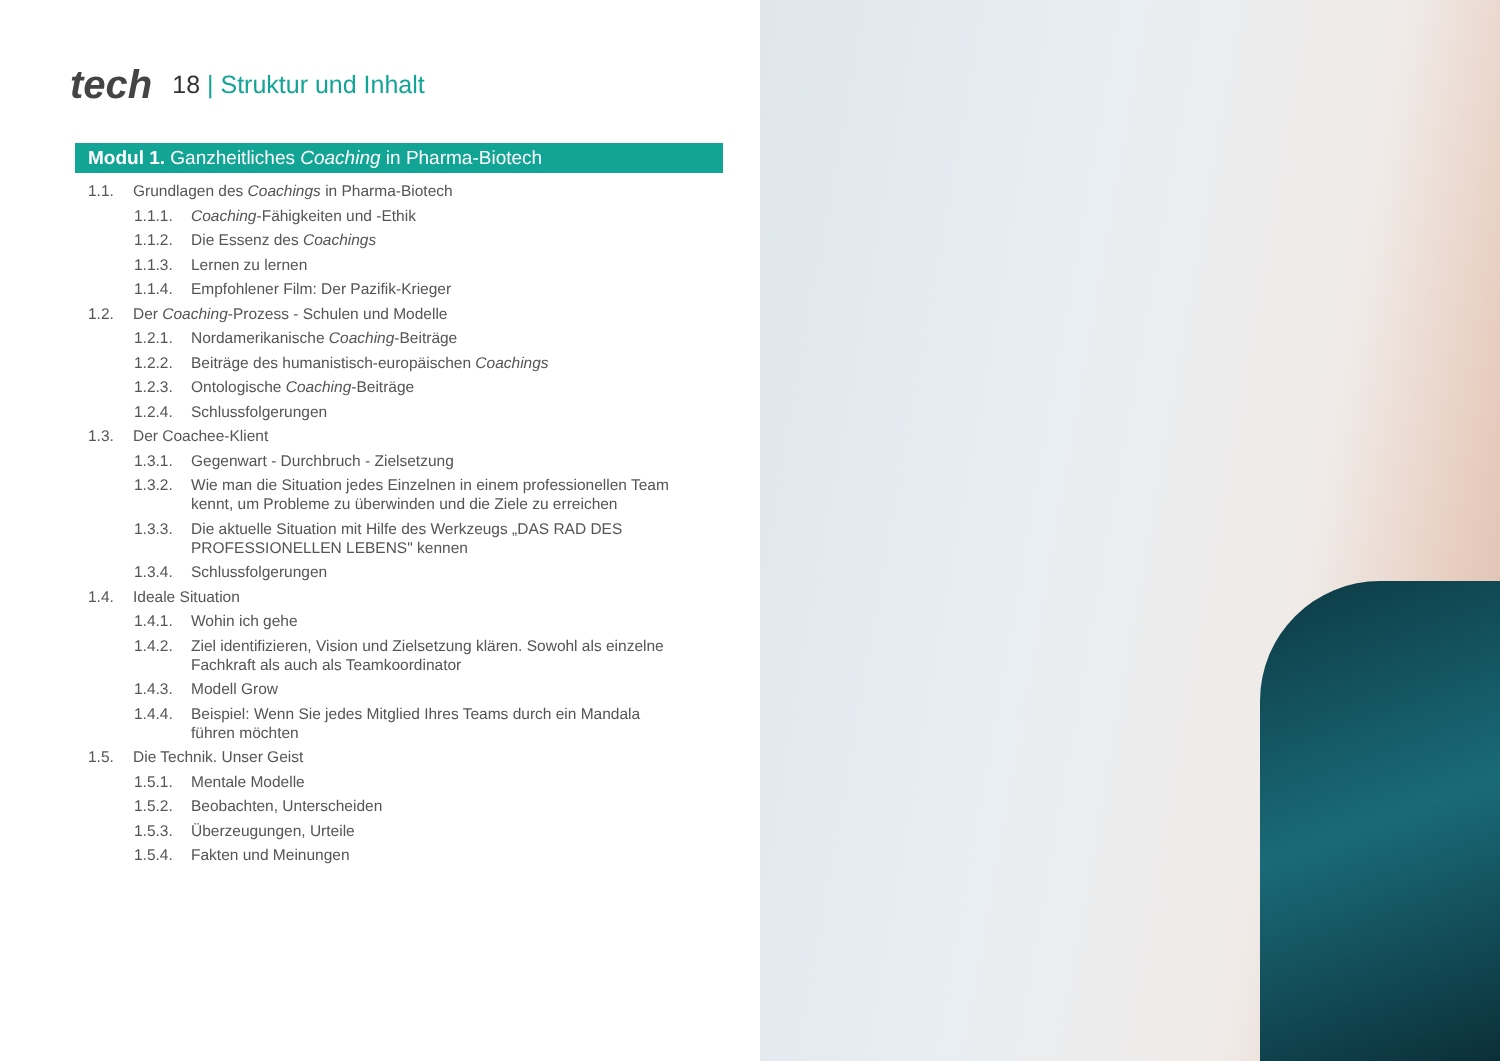tech
18 | Struktur und Inhalt
Modul 1. Ganzheitliches Coaching in Pharma-Biotech
1.1. Grundlagen des Coachings in Pharma-Biotech
1.1.1. Coaching-Fähigkeiten und -Ethik
1.1.2. Die Essenz des Coachings
1.1.3. Lernen zu lernen
1.1.4. Empfohlener Film: Der Pazifik-Krieger
1.2. Der Coaching-Prozess - Schulen und Modelle
1.2.1. Nordamerikanische Coaching-Beiträge
1.2.2. Beiträge des humanistisch-europäischen Coachings
1.2.3. Ontologische Coaching-Beiträge
1.2.4. Schlussfolgerungen
1.3. Der Coachee-Klient
1.3.1. Gegenwart - Durchbruch - Zielsetzung
1.3.2. Wie man die Situation jedes Einzelnen in einem professionellen Team kennt, um Probleme zu überwinden und die Ziele zu erreichen
1.3.3. Die aktuelle Situation mit Hilfe des Werkzeugs „DAS RAD DES PROFESSIONELLEN LEBENS" kennen
1.3.4. Schlussfolgerungen
1.4. Ideale Situation
1.4.1. Wohin ich gehe
1.4.2. Ziel identifizieren, Vision und Zielsetzung klären. Sowohl als einzelne Fachkraft als auch als Teamkoordinator
1.4.3. Modell Grow
1.4.4. Beispiel: Wenn Sie jedes Mitglied Ihres Teams durch ein Mandala führen möchten
1.5. Die Technik. Unser Geist
1.5.1. Mentale Modelle
1.5.2. Beobachten, Unterscheiden
1.5.3. Überzeugungen, Urteile
1.5.4. Fakten und Meinungen